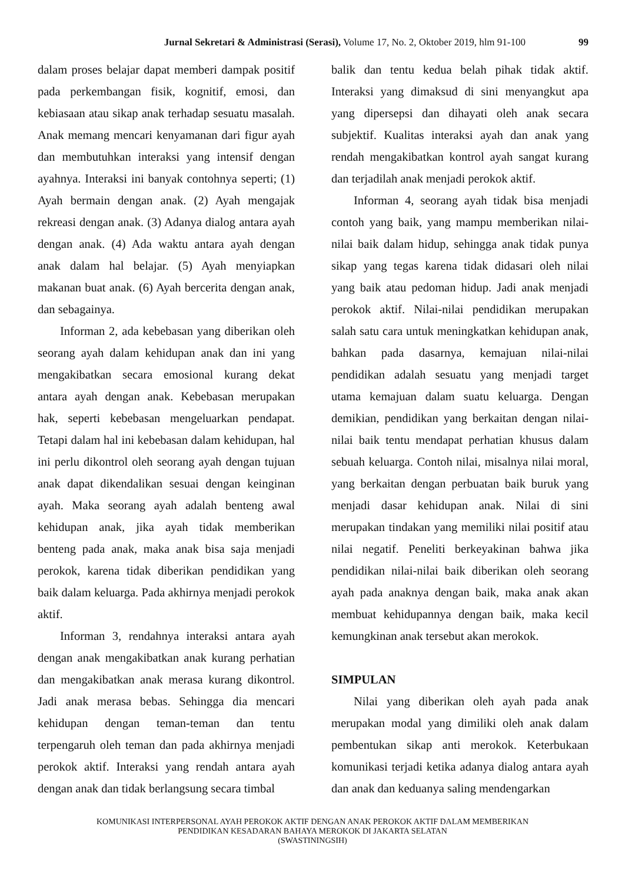Jurnal Sekretari & Administrasi (Serasi), Volume 17, No. 2, Oktober 2019, hlm 91-100 99
dalam proses belajar dapat memberi dampak positif pada perkembangan fisik, kognitif, emosi, dan kebiasaan atau sikap anak terhadap sesuatu masalah. Anak memang mencari kenyamanan dari figur ayah dan membutuhkan interaksi yang intensif dengan ayahnya. Interaksi ini banyak contohnya seperti; (1) Ayah bermain dengan anak. (2) Ayah mengajak rekreasi dengan anak. (3) Adanya dialog antara ayah dengan anak. (4) Ada waktu antara ayah dengan anak dalam hal belajar. (5) Ayah menyiapkan makanan buat anak. (6) Ayah bercerita dengan anak, dan sebagainya.
Informan 2, ada kebebasan yang diberikan oleh seorang ayah dalam kehidupan anak dan ini yang mengakibatkan secara emosional kurang dekat antara ayah dengan anak. Kebebasan merupakan hak, seperti kebebasan mengeluarkan pendapat. Tetapi dalam hal ini kebebasan dalam kehidupan, hal ini perlu dikontrol oleh seorang ayah dengan tujuan anak dapat dikendalikan sesuai dengan keinginan ayah. Maka seorang ayah adalah benteng awal kehidupan anak, jika ayah tidak memberikan benteng pada anak, maka anak bisa saja menjadi perokok, karena tidak diberikan pendidikan yang baik dalam keluarga. Pada akhirnya menjadi perokok aktif.
Informan 3, rendahnya interaksi antara ayah dengan anak mengakibatkan anak kurang perhatian dan mengakibatkan anak merasa kurang dikontrol. Jadi anak merasa bebas. Sehingga dia mencari kehidupan dengan teman-teman dan tentu terpengaruh oleh teman dan pada akhirnya menjadi perokok aktif. Interaksi yang rendah antara ayah dengan anak dan tidak berlangsung secara timbal
balik dan tentu kedua belah pihak tidak aktif. Interaksi yang dimaksud di sini menyangkut apa yang dipersepsi dan dihayati oleh anak secara subjektif. Kualitas interaksi ayah dan anak yang rendah mengakibatkan kontrol ayah sangat kurang dan terjadilah anak menjadi perokok aktif.
Informan 4, seorang ayah tidak bisa menjadi contoh yang baik, yang mampu memberikan nilai-nilai baik dalam hidup, sehingga anak tidak punya sikap yang tegas karena tidak didasari oleh nilai yang baik atau pedoman hidup. Jadi anak menjadi perokok aktif. Nilai-nilai pendidikan merupakan salah satu cara untuk meningkatkan kehidupan anak, bahkan pada dasarnya, kemajuan nilai-nilai pendidikan adalah sesuatu yang menjadi target utama kemajuan dalam suatu keluarga. Dengan demikian, pendidikan yang berkaitan dengan nilai-nilai baik tentu mendapat perhatian khusus dalam sebuah keluarga. Contoh nilai, misalnya nilai moral, yang berkaitan dengan perbuatan baik buruk yang menjadi dasar kehidupan anak. Nilai di sini merupakan tindakan yang memiliki nilai positif atau nilai negatif. Peneliti berkeyakinan bahwa jika pendidikan nilai-nilai baik diberikan oleh seorang ayah pada anaknya dengan baik, maka anak akan membuat kehidupannya dengan baik, maka kecil kemungkinan anak tersebut akan merokok.
SIMPULAN
Nilai yang diberikan oleh ayah pada anak merupakan modal yang dimiliki oleh anak dalam pembentukan sikap anti merokok. Keterbukaan komunikasi terjadi ketika adanya dialog antara ayah dan anak dan keduanya saling mendengarkan
KOMUNIKASI INTERPERSONAL AYAH PEROKOK AKTIF DENGAN ANAK PEROKOK AKTIF DALAM MEMBERIKAN
PENDIDIKAN KESADARAN BAHAYA MEROKOK DI JAKARTA SELATAN
(SWASTININGSIH)